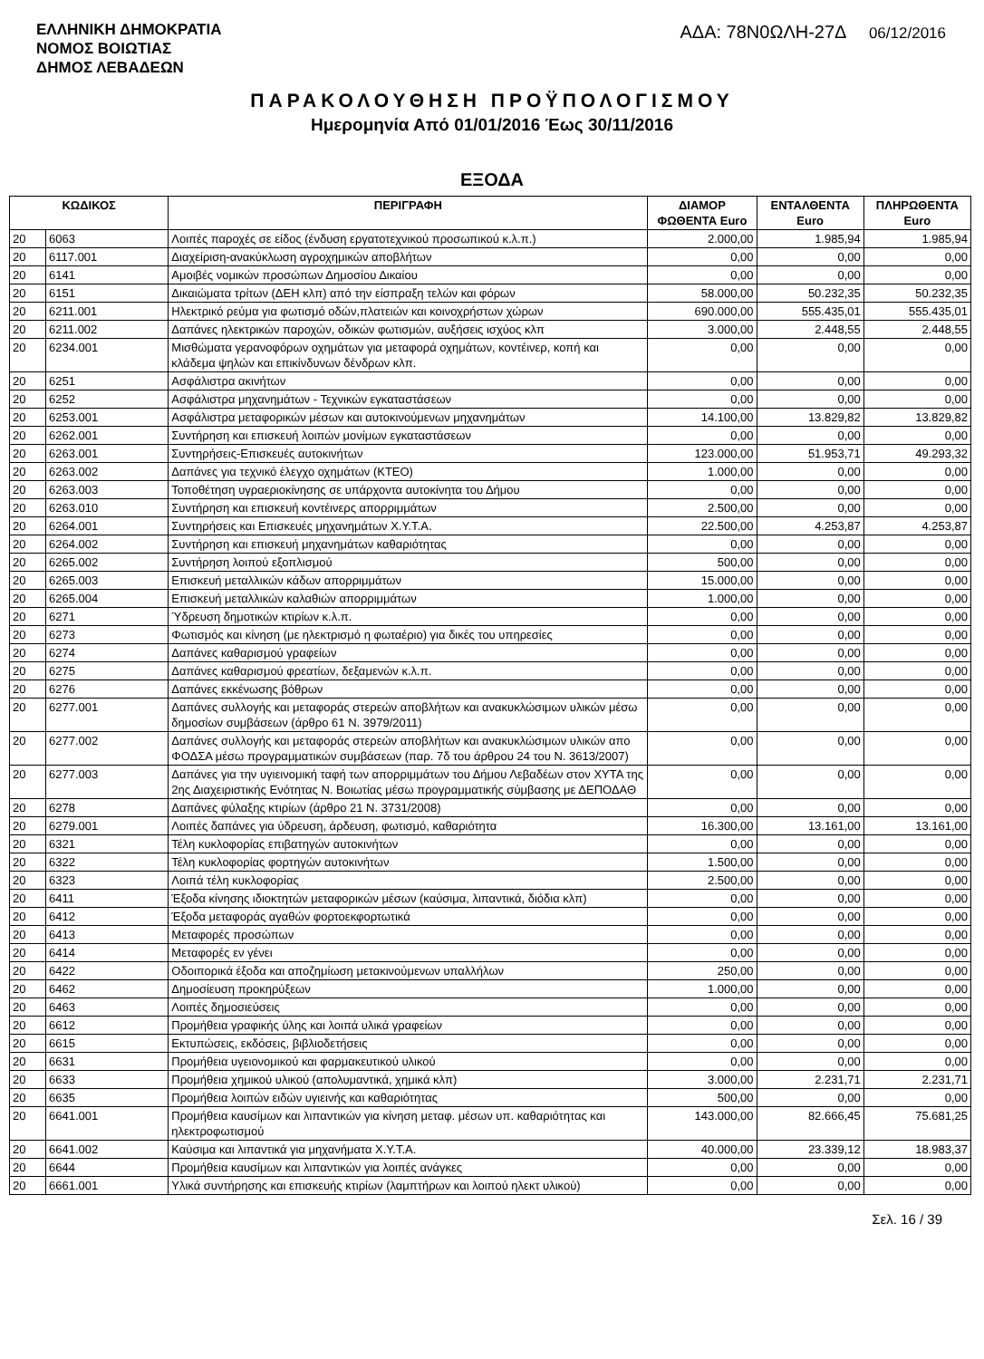ΕΛΛΗΝΙΚΗ ΔΗΜΟΚΡΑΤΙΑ
ΝΟΜΟΣ ΒΟΙΩΤΙΑΣ
ΔΗΜΟΣ ΛΕΒΑΔΕΩΝ
ΑΔΑ: 78Ν0ΩΛΗ-27Δ 06/12/2016
ΠΑΡΑΚΟΛΟΥΘΗΣΗ ΠΡΟΫΠΟΛΟΓΙΣΜΟΥ
Ημερομηνία Από 01/01/2016 Έως 30/11/2016
ΕΞΟΔΑ
| ΚΩΔΙΚΟΣ | | ΠΕΡΙΓΡΑΦΗ | ΔΙΑΜΟΡ ΦΩΘΕΝΤΑ Euro | ΕΝΤΑΛΘΕΝΤΑ Euro | ΠΛΗΡΩΘΕΝΤΑ Euro |
| --- | --- | --- | --- | --- | --- |
| 20 | 6063 | Λοιπές παροχές σε είδος (ένδυση εργατοτεχνικού προσωπικού κ.λ.π.) | 2.000,00 | 1.985,94 | 1.985,94 |
| 20 | 6117.001 | Διαχείριση-ανακύκλωση αγροχημικών αποβλήτων | 0,00 | 0,00 | 0,00 |
| 20 | 6141 | Αμοιβές νομικών προσώπων Δημοσίου Δικαίου | 0,00 | 0,00 | 0,00 |
| 20 | 6151 | Δικαιώματα τρίτων (ΔΕΗ κλπ) από την είσπραξη τελών και φόρων | 58.000,00 | 50.232,35 | 50.232,35 |
| 20 | 6211.001 | Ηλεκτρικό ρεύμα για φωτισμό οδών,πλατειών και κοινοχρήστων χώρων | 690.000,00 | 555.435,01 | 555.435,01 |
| 20 | 6211.002 | Δαπάνες ηλεκτρικών παροχών, οδικών φωτισμών, αυξήσεις ισχύος κλπ | 3.000,00 | 2.448,55 | 2.448,55 |
| 20 | 6234.001 | Μισθώματα γερανοφόρων οχημάτων για μεταφορά οχημάτων, κοντέινερ, κοπή και κλάδεμα ψηλών και επικίνδυνων δένδρων κλπ. | 0,00 | 0,00 | 0,00 |
| 20 | 6251 | Ασφάλιστρα ακινήτων | 0,00 | 0,00 | 0,00 |
| 20 | 6252 | Ασφάλιστρα μηχανημάτων - Τεχνικών εγκαταστάσεων | 0,00 | 0,00 | 0,00 |
| 20 | 6253.001 | Ασφάλιστρα μεταφορικών μέσων και αυτοκινούμενων μηχανημάτων | 14.100,00 | 13.829,82 | 13.829,82 |
| 20 | 6262.001 | Συντήρηση και επισκευή λοιπών μονίμων εγκαταστάσεων | 0,00 | 0,00 | 0,00 |
| 20 | 6263.001 | Συντηρήσεις-Επισκευές αυτοκινήτων | 123.000,00 | 51.953,71 | 49.293,32 |
| 20 | 6263.002 | Δαπάνες για τεχνικό έλεγχο οχημάτων (ΚΤΕΟ) | 1.000,00 | 0,00 | 0,00 |
| 20 | 6263.003 | Τοποθέτηση υγραεριοκίνησης σε υπάρχοντα αυτοκίνητα του Δήμου | 0,00 | 0,00 | 0,00 |
| 20 | 6263.010 | Συντήρηση και επισκευή κοντέινερς απορριμμάτων | 2.500,00 | 0,00 | 0,00 |
| 20 | 6264.001 | Συντηρήσεις και Επισκευές μηχανημάτων Χ.Υ.Τ.Α. | 22.500,00 | 4.253,87 | 4.253,87 |
| 20 | 6264.002 | Συντήρηση και επισκευή μηχανημάτων καθαριότητας | 0,00 | 0,00 | 0,00 |
| 20 | 6265.002 | Συντήρηση λοιπού εξοπλισμού | 500,00 | 0,00 | 0,00 |
| 20 | 6265.003 | Επισκευή μεταλλικών κάδων απορριμμάτων | 15.000,00 | 0,00 | 0,00 |
| 20 | 6265.004 | Επισκευή μεταλλικών καλαθιών απορριμμάτων | 1.000,00 | 0,00 | 0,00 |
| 20 | 6271 | Ύδρευση δημοτικών κτιρίων κ.λ.π. | 0,00 | 0,00 | 0,00 |
| 20 | 6273 | Φωτισμός και κίνηση (με ηλεκτρισμό η φωταέριο) για δικές του υπηρεσίες | 0,00 | 0,00 | 0,00 |
| 20 | 6274 | Δαπάνες καθαρισμού γραφείων | 0,00 | 0,00 | 0,00 |
| 20 | 6275 | Δαπάνες καθαρισμού φρεατίων, δεξαμενών κ.λ.π. | 0,00 | 0,00 | 0,00 |
| 20 | 6276 | Δαπάνες εκκένωσης βόθρων | 0,00 | 0,00 | 0,00 |
| 20 | 6277.001 | Δαπάνες συλλογής και μεταφοράς στερεών αποβλήτων και ανακυκλώσιμων υλικών μέσω δημοσίων συμβάσεων (άρθρο 61 Ν. 3979/2011) | 0,00 | 0,00 | 0,00 |
| 20 | 6277.002 | Δαπάνες συλλογής και μεταφοράς στερεών αποβλήτων και ανακυκλώσιμων υλικών απο ΦΟΔΣΑ μέσω προγραμματικών συμβάσεων (παρ. 7δ του άρθρου 24 του Ν. 3613/2007) | 0,00 | 0,00 | 0,00 |
| 20 | 6277.003 | Δαπάνες για την υγιεινομική ταφή των απορριμμάτων του Δήμου Λεβαδέων στον ΧΥΤΑ της 2ης Διαχειριστικής Ενότητας Ν. Βοιωτίας μέσω προγραμματικής σύμβασης με ΔΕΠΟΔΑΘ | 0,00 | 0,00 | 0,00 |
| 20 | 6278 | Δαπάνες φύλαξης κτιρίων (άρθρο 21 Ν. 3731/2008) | 0,00 | 0,00 | 0,00 |
| 20 | 6279.001 | Λοιπές δαπάνες για ύδρευση, άρδευση, φωτισμό, καθαριότητα | 16.300,00 | 13.161,00 | 13.161,00 |
| 20 | 6321 | Τέλη κυκλοφορίας επιβατηγών αυτοκινήτων | 0,00 | 0,00 | 0,00 |
| 20 | 6322 | Τέλη κυκλοφορίας φορτηγών αυτοκινήτων | 1.500,00 | 0,00 | 0,00 |
| 20 | 6323 | Λοιπά τέλη κυκλοφορίας | 2.500,00 | 0,00 | 0,00 |
| 20 | 6411 | Έξοδα κίνησης ιδιοκτητών μεταφορικών μέσων (καύσιμα, λιπαντικά, διόδια κλπ) | 0,00 | 0,00 | 0,00 |
| 20 | 6412 | Έξοδα μεταφοράς αγαθών φορτοεκφορτωτικά | 0,00 | 0,00 | 0,00 |
| 20 | 6413 | Μεταφορές προσώπων | 0,00 | 0,00 | 0,00 |
| 20 | 6414 | Μεταφορές εν γένει | 0,00 | 0,00 | 0,00 |
| 20 | 6422 | Οδοιπορικά έξοδα και αποζημίωση μετακινούμενων υπαλλήλων | 250,00 | 0,00 | 0,00 |
| 20 | 6462 | Δημοσίευση προκηρύξεων | 1.000,00 | 0,00 | 0,00 |
| 20 | 6463 | Λοιπές δημοσιεύσεις | 0,00 | 0,00 | 0,00 |
| 20 | 6612 | Προμήθεια γραφικής ύλης και λοιπά υλικά γραφείων | 0,00 | 0,00 | 0,00 |
| 20 | 6615 | Εκτυπώσεις, εκδόσεις, βιβλιοδετήσεις | 0,00 | 0,00 | 0,00 |
| 20 | 6631 | Προμήθεια υγειονομικού και φαρμακευτικού υλικού | 0,00 | 0,00 | 0,00 |
| 20 | 6633 | Προμήθεια χημικού υλικού (απολυμαντικά, χημικά κλπ) | 3.000,00 | 2.231,71 | 2.231,71 |
| 20 | 6635 | Προμήθεια λοιπών ειδών υγιεινής και καθαριότητας | 500,00 | 0,00 | 0,00 |
| 20 | 6641.001 | Προμήθεια καυσίμων και λιπαντικών για κίνηση μεταφ. μέσων υπ. καθαριότητας και ηλεκτροφωτισμού | 143.000,00 | 82.666,45 | 75.681,25 |
| 20 | 6641.002 | Καύσιμα και λιπαντικά για μηχανήματα Χ.Υ.Τ.Α. | 40.000,00 | 23.339,12 | 18.983,37 |
| 20 | 6644 | Προμήθεια καυσίμων και λιπαντικών για λοιπές ανάγκες | 0,00 | 0,00 | 0,00 |
| 20 | 6661.001 | Υλικά συντήρησης και επισκευής κτιρίων (λαμπτήρων και λοιπού ηλεκτ υλικού) | 0,00 | 0,00 | 0,00 |
Σελ. 16 / 39